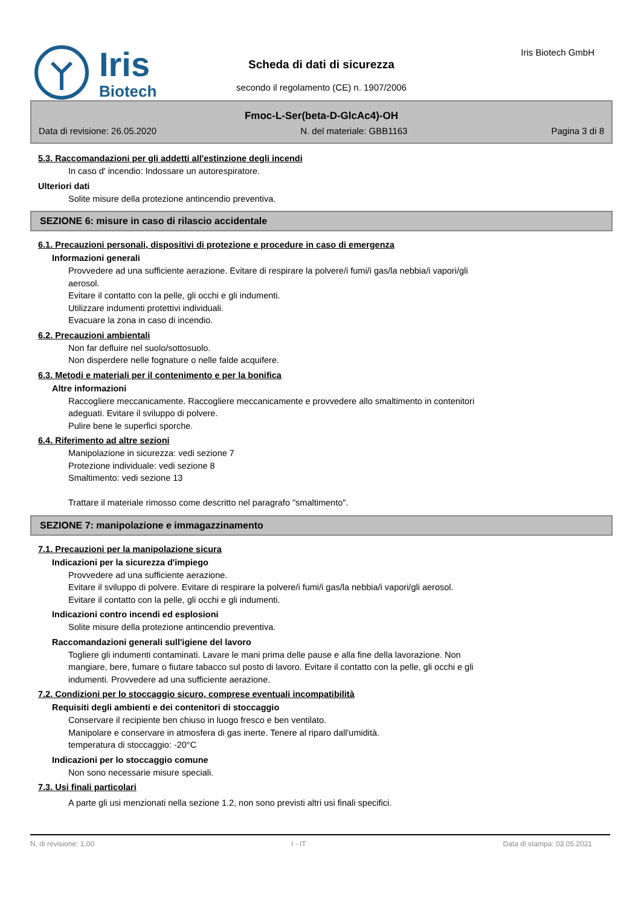Iris
Biotech
Iris Biotech GmbH
Scheda di dati di sicurezza
secondo il regolamento (CE) n. 1907/2006
Fmoc-L-Ser(beta-D-GlcAc4)-OH
Data di revisione: 26.05.2020 N. del materiale: GBB1163 Pagina 3 di 8
5.3. Raccomandazioni per gli addetti all'estinzione degli incendi
In caso d' incendio: Indossare un autorespiratore.
Ulteriori dati
Solite misure della protezione antincendio preventiva.
SEZIONE 6: misure in caso di rilascio accidentale
6.1. Precauzioni personali, dispositivi di protezione e procedure in caso di emergenza
Informazioni generali
Provvedere ad una sufficiente aerazione. Evitare di respirare la polvere/i fumi/i gas/la nebbia/i vapori/gli
aerosol.
Evitare il contatto con la pelle, gli occhi e gli indumenti.
Utilizzare indumenti protettivi individuali.
Evacuare la zona in caso di incendio.
6.2. Precauzioni ambientali
Non far defluire nel suolo/sottosuolo.
Non disperdere nelle fognature o nelle falde acquifere.
6.3. Metodi e materiali per il contenimento e per la bonifica
Altre informazioni
Raccogliere meccanicamente. Raccogliere meccanicamente e provvedere allo smaltimento in contenitori
adeguati. Evitare il sviluppo di polvere.
Pulire bene le superfici sporche.
6.4. Riferimento ad altre sezioni
Manipolazione in sicurezza: vedi sezione 7
Protezione individuale: vedi sezione 8
Smaltimento: vedi sezione 13
Trattare il materiale rimosso come descritto nel paragrafo "smaltimento".
SEZIONE 7: manipolazione e immagazzinamento
7.1. Precauzioni per la manipolazione sicura
Indicazioni per la sicurezza d'impiego
Provvedere ad una sufficiente aerazione.
Evitare il sviluppo di polvere. Evitare di respirare la polvere/i fumi/i gas/la nebbia/i vapori/gli aerosol.
Evitare il contatto con la pelle, gli occhi e gli indumenti.
Indicazioni contro incendi ed esplosioni
Solite misure della protezione antincendio preventiva.
Raccomandazioni generali sull'igiene del lavoro
Togliere gli indumenti contaminati. Lavare le mani prima delle pause e alla fine della lavorazione. Non
mangiare, bere, fumare o fiutare tabacco sul posto di lavoro. Evitare il contatto con la pelle, gli occhi e gli
indumenti. Provvedere ad una sufficiente aerazione.
7.2. Condizioni per lo stoccaggio sicuro, comprese eventuali incompatibilità
Requisiti degli ambienti e dei contenitori di stoccaggio
Conservare il recipiente ben chiuso in luogo fresco e ben ventilato.
Manipolare e conservare in atmosfera di gas inerte. Tenere al riparo dall'umidità.
temperatura di stoccaggio: -20°C
Indicazioni per lo stoccaggio comune
Non sono necessarie misure speciali.
7.3. Usi finali particolari
A parte gli usi menzionati nella sezione 1.2, non sono previsti altri usi finali specifici.
N. di revisione: 1,00 I - IT Data di stampa: 03.05.2021